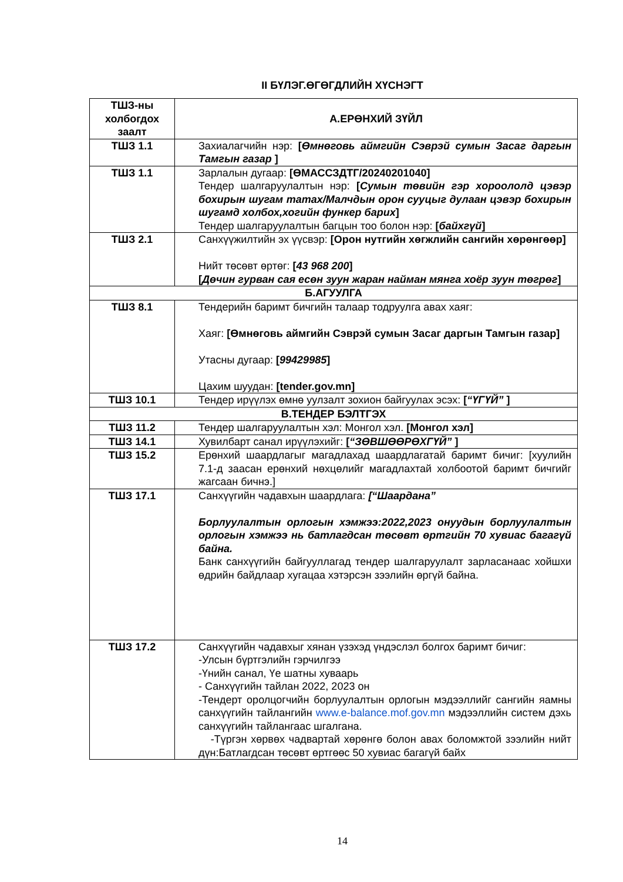II БҮЛЭГ.ӨГӨГДЛИЙН ХҮСНЭГТ
| ТШЗ-ны холбогдох заалт | А.ЕРӨНХИЙ ЗҮЙЛ |
| --- | --- |
| ТШЗ 1.1 | Захиалагчийн нэр: [ Өмнөговь аймгийн Сэврэй сумын Засаг даргын Тамгын газар ] |
| ТШЗ 1.1 | Зарлалын дугаар: [ӨМАССЗДТГ/20240201040] Тендер шалгаруулалтын нэр: [ Сумын төвийн гэр хороололд цэвэр бохирын шугам татах/Малчдын орон сууцыг дулаан цэвэр бохирын шугамд холбох,хогийн функер барих ] Тендер шалгаруулалтын багцын тоо болон нэр: [ байхгүй ] |
| ТШЗ 2.1 | Санхүүжилтийн эх үүсвэр: [Орон нутгийн хөгжлийн сангийн хөрөнгөөр] Нийт төсөвт өртөг: [ 43 968 200 ] [ Дөчин гурван сая есөн зуун жаран найман мянга хоёр зуун төгрөг ] |
| Б.АГУУЛГА | |
| ТШЗ 8.1 | Тендерийн баримт бичгийн талаар тодруулга авах хаяг: Хаяг: [Өмнөговь аймгийн Сэврэй сумын Засаг даргын Тамгын газар] Утасны дугаар: [ 99429985 ] Цахим шуудан: [tender.gov.mn] |
| ТШЗ 10.1 | Тендер ирүүлэх өмнө уулзалт зохион байгуулах эсэх: [ “ҮГҮЙ” ] |
| В.ТЕНДЕР БЭЛТГЭХ | |
| ТШЗ 11.2 | Тендер шалгаруулалтын хэл: Монгол хэл. [Монгол хэл] |
| ТШЗ 14.1 | Хувилбарт санал ирүүлэхийг: [ “ЗӨВШӨӨРӨХГҮЙ” ] |
| ТШЗ 15.2 | Ерөнхий шаардлагыг магадлахад шаардлагатай баримт бичиг: [хуулийн 7.1-д заасан ерөнхий нөхцөлийг магадлахтай холбоотой баримт бичгийг жагсаан бичнэ.] |
| ТШЗ 17.1 | Санхүүгийн чадавхын шаардлага: [“Шаардана” Борлуулалтын орлогын хэмжээ:2022,2023 онуудын борлуулалтын орлогын хэмжээ нь батлагдсан төсөвт өртгийн 70 хувиас багагүй байна. Банк санхүүгийн байгууллагад тендер шалгаруулалт зарласанаас хойшхи өдрийн байдлаар хугацаа хэтэрсэн зээлийн өргүй байна. |
| ТШЗ 17.2 | Санхүүгийн чадавхыг хянан үзэхэд үндэслэл болгох баримт бичиг: -Улсын бүртгэлийн гэрчилгээ -Үнийн санал, Үе шатны хуваарь - Санхүүгийн тайлан 2022, 2023 он -Тендерт оролцогчийн борлуулалтын орлогын мэдээллийг сангийн яамны санхүүгийн тайлангийн www.e-balance.mof.gov.mn мэдээллийн систем дэхь санхүүгийн тайлангаас шгалгана. -Түргэн хөрвөх чадвартай хөрөнгө болон авах боломжтой зээлийн нийт дүн:Батлагдсан төсөвт өртгөөс 50 хувиас багагүй байх |
14